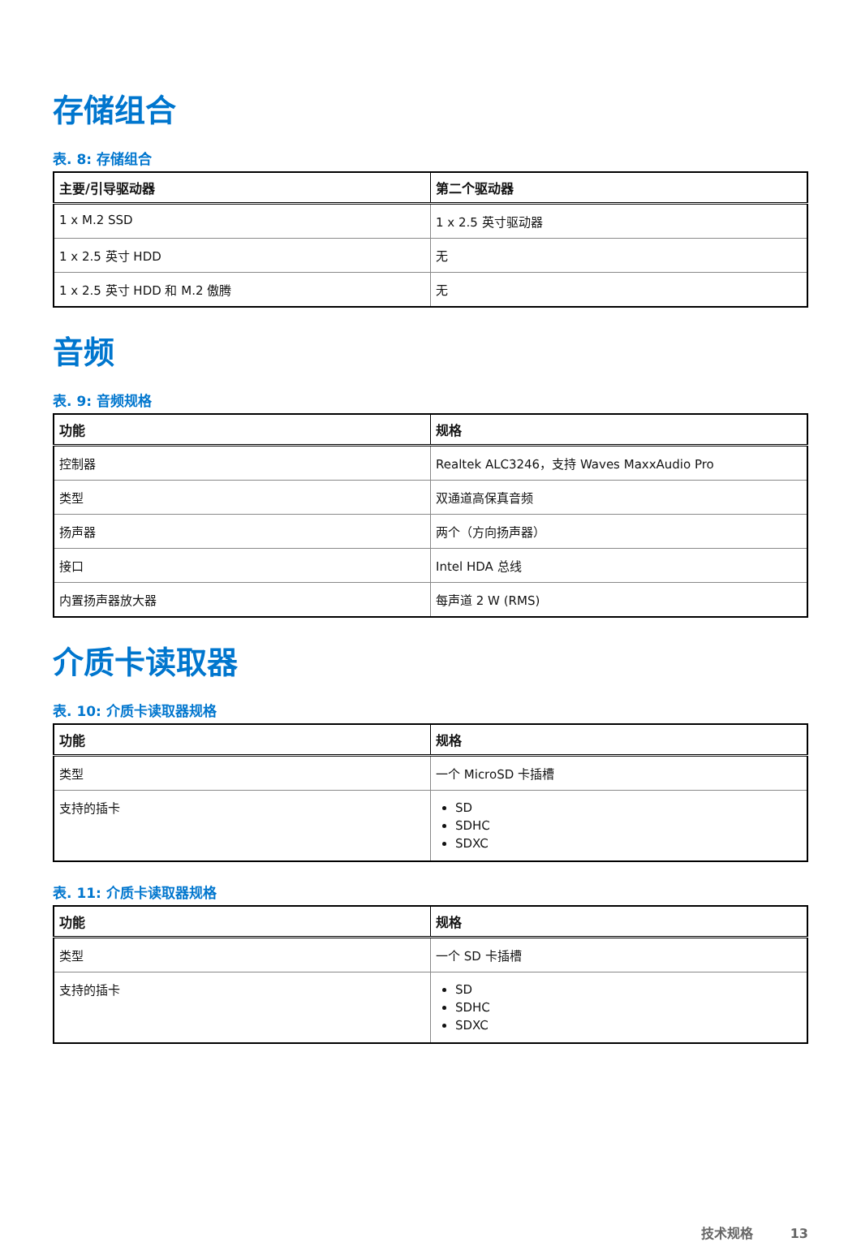存储组合
表. 8: 存储组合
| 主要/引导驱动器 | 第二个驱动器 |
| --- | --- |
| 1 x M.2 SSD | 1 x 2.5 英寸驱动器 |
| 1 x 2.5 英寸 HDD | 无 |
| 1 x 2.5 英寸 HDD 和 M.2 傲腾 | 无 |
音频
表. 9: 音频规格
| 功能 | 规格 |
| --- | --- |
| 控制器 | Realtek ALC3246，支持 Waves MaxxAudio Pro |
| 类型 | 双通道高保真音频 |
| 扬声器 | 两个（方向扬声器） |
| 接口 | Intel HDA 总线 |
| 内置扬声器放大器 | 每声道 2 W (RMS) |
介质卡读取器
表. 10: 介质卡读取器规格
| 功能 | 规格 |
| --- | --- |
| 类型 | 一个 MicroSD 卡插槽 |
| 支持的插卡 | SD SDHC SDXC |
表. 11: 介质卡读取器规格
| 功能 | 规格 |
| --- | --- |
| 类型 | 一个 SD 卡插槽 |
| 支持的插卡 | SD SDHC SDXC |
技术规格 13